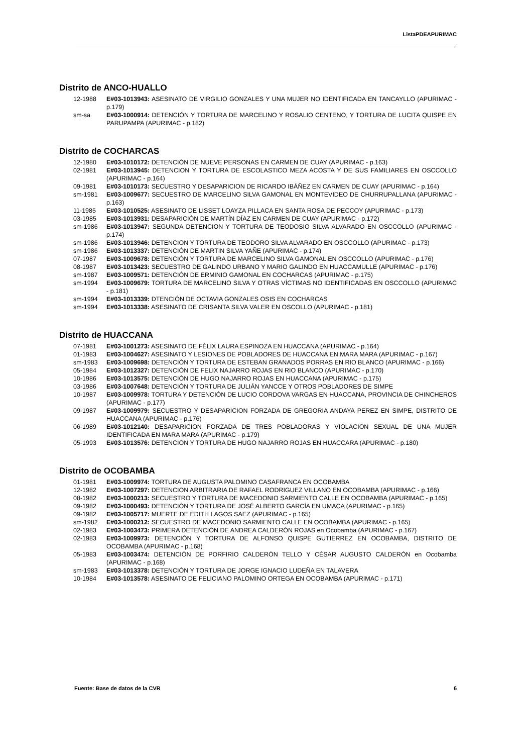ListaPDEAPURIMAC
Distrito de ANCO-HUALLO
12-1988 E#03-1013943: ASESINATO DE VIRGILIO GONZALES Y UNA MUJER NO IDENTIFICADA EN TANCAYLLO (APURIMAC - p.179)
sm-sa E#03-1000914: DETENCIÓN Y TORTURA DE MARCELINO Y ROSALIO CENTENO, Y TORTURA DE LUCITA QUISPE EN PARUPAMPA (APURIMAC - p.182)
Distrito de COCHARCAS
12-1980 E#03-1010172: DETENCIÓN DE NUEVE PERSONAS EN CARMEN DE CUAY (APURIMAC - p.163)
02-1981 E#03-1013945: DETENCION Y TORTURA DE ESCOLASTICO MEZA ACOSTA Y DE SUS FAMILIARES EN OSCCOLLO (APURIMAC - p.164)
09-1981 E#03-1010173: SECUESTRO Y DESAPARICION DE RICARDO IBÁÑEZ EN CARMEN DE CUAY (APURIMAC - p.164)
sm-1981 E#03-1009677: SECUESTRO DE MARCELINO SILVA GAMONAL EN MONTEVIDEO DE CHURRUPALLANA (APURIMAC - p.163)
11-1985 E#03-1010525: ASESINATO DE LISSET LOAYZA PILLACA EN SANTA ROSA DE PECCOY (APURIMAC - p.173)
03-1985 E#03-1013931: DESAPARICIÓN DE MARTÍN DÍAZ EN CARMEN DE CUAY (APURIMAC - p.172)
sm-1986 E#03-1013947: SEGUNDA DETENCION Y TORTURA DE TEODOSIO SILVA ALVARADO EN OSCCOLLO (APURIMAC - p.174)
sm-1986 E#03-1013946: DETENCION Y TORTURA DE TEODORO SILVA ALVARADO EN OSCCOLLO (APURIMAC - p.173)
sm-1986 E#03-1013337: DETENCIÓN DE MARTIN SILVA YAÑE (APURIMAC - p.174)
07-1987 E#03-1009678: DETENCIÓN Y TORTURA DE MARCELINO SILVA GAMONAL EN OSCCOLLO (APURIMAC - p.176)
08-1987 E#03-1013423: SECUESTRO DE GALINDO URBANO Y MARIO GALINDO EN HUACCAMULLE (APURIMAC - p.176)
sm-1987 E#03-1009571: DETENCIÓN DE ERMINIO GAMONAL EN COCHARCAS (APURIMAC - p.175)
sm-1994 E#03-1009679: TORTURA DE MARCELINO SILVA Y OTRAS VÍCTIMAS NO IDENTIFICADAS EN OSCCOLLO (APURIMAC - p.181)
sm-1994 E#03-1013339: DTENCIÓN DE OCTAVIA GONZALES OSIS EN COCHARCAS
sm-1994 E#03-1013338: ASESINATO DE CRISANTA SILVA VALER EN OSCOLLO (APURIMAC - p.181)
Distrito de HUACCANA
07-1981 E#03-1001273: ASESINATO DE FÉLIX LAURA ESPINOZA EN HUACCANA (APURIMAC - p.164)
01-1983 E#03-1004627: ASESINATO Y LESIONES DE POBLADORES DE HUACCANA EN MARA MARA (APURIMAC - p.167)
sm-1983 E#03-1009698: DETENCIÓN Y TORTURA DE ESTEBAN GRANADOS PORRAS EN RIO BLANCO (APURIMAC - p.166)
05-1984 E#03-1012327: DETENCIÓN DE FELIX NAJARRO ROJAS EN RIO BLANCO (APURIMAC - p.170)
10-1986 E#03-1013575: DETENCIÓN DE HUGO NAJARRO ROJAS EN HUACCANA (APURIMAC - p.175)
03-1986 E#03-1007648: DETENCIÓN Y TORTURA DE JULIÁN YANCCE Y OTROS POBLADORES DE SIMPE
10-1987 E#03-1009978: TORTURA Y DETENCIÓN DE LUCIO CORDOVA VARGAS EN HUACCANA, PROVINCIA DE CHINCHEROS (APURIMAC - p.177)
09-1987 E#03-1009979: SECUESTRO Y DESAPARICION FORZADA DE GREGORIA ANDAYA PEREZ EN SIMPE, DISTRITO DE HUACCANA (APURIMAC - p.176)
06-1989 E#03-1012140: DESAPARICION FORZADA DE TRES POBLADORAS Y VIOLACION SEXUAL DE UNA MUJER IDENTIFICADA EN MARA MARA (APURIMAC - p.179)
05-1993 E#03-1013576: DETENCION Y TORTURA DE HUGO NAJARRO ROJAS EN HUACCARA (APURIMAC - p.180)
Distrito de OCOBAMBA
01-1981 E#03-1009974: TORTURA DE AUGUSTA PALOMINO CASAFRANCA EN OCOBAMBA
12-1982 E#03-1007297: DETENCION ARBITRARIA DE RAFAEL RODRIGUEZ VILLANO EN OCOBAMBA (APURIMAC - p.166)
08-1982 E#03-1000213: SECUESTRO Y TORTURA DE MACEDONIO SARMIENTO CALLE EN OCOBAMBA (APURIMAC - p.165)
09-1982 E#03-1000493: DETENCIÓN Y TORTURA DE JOSÉ ALBERTO GARCÍA EN UMACA (APURIMAC - p.165)
09-1982 E#03-1005717: MUERTE DE EDITH LAGOS SAEZ (APURIMAC - p.165)
sm-1982 E#03-1000212: SECUESTRO DE MACEDONIO SARMIENTO CALLE EN OCOBAMBA (APURIMAC - p.165)
02-1983 E#03-1003473: PRIMERA DETENCIÓN DE ANDREA CALDERÓN ROJAS en Ocobamba (APURIMAC - p.167)
02-1983 E#03-1009973: DETENCIÓN Y TORTURA DE ALFONSO QUISPE GUTIERREZ EN OCOBAMBA, DISTRITO DE OCOBAMBA (APURIMAC - p.168)
05-1983 E#03-1003474: DETENCIÓN DE PORFIRIO CALDERÓN TELLO Y CÉSAR AUGUSTO CALDERÓN en Ocobamba (APURIMAC - p.168)
sm-1983 E#03-1013378: DETENCIÓN Y TORTURA DE JORGE IGNACIO LUDEÑA EN TALAVERA
10-1984 E#03-1013578: ASESINATO DE FELICIANO PALOMINO ORTEGA EN OCOBAMBA (APURIMAC - p.171)
Fuente: Base de datos de la CVR 6